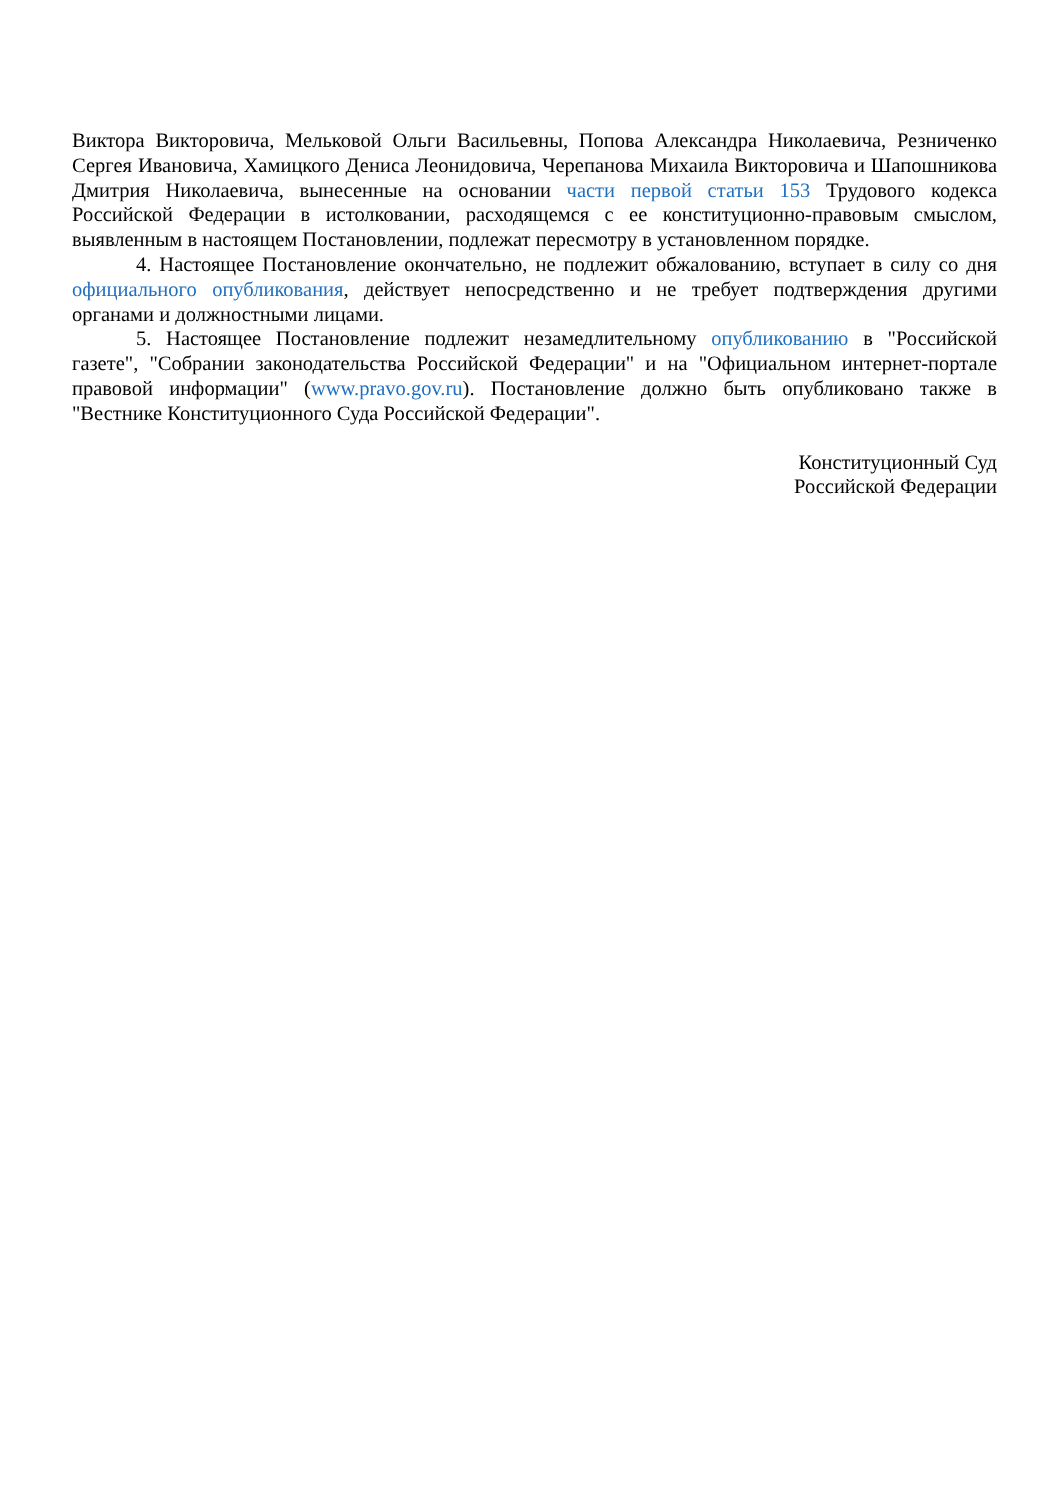Виктора Викторовича, Мельковой Ольги Васильевны, Попова Александра Николаевича, Резниченко Сергея Ивановича, Хамицкого Дениса Леонидовича, Черепанова Михаила Викторовича и Шапошникова Дмитрия Николаевича, вынесенные на основании части первой статьи 153 Трудового кодекса Российской Федерации в истолковании, расходящемся с ее конституционно-правовым смыслом, выявленным в настоящем Постановлении, подлежат пересмотру в установленном порядке.
4. Настоящее Постановление окончательно, не подлежит обжалованию, вступает в силу со дня официального опубликования, действует непосредственно и не требует подтверждения другими органами и должностными лицами.
5. Настоящее Постановление подлежит незамедлительному опубликованию в "Российской газете", "Собрании законодательства Российской Федерации" и на "Официальном интернет-портале правовой информации" (www.pravo.gov.ru). Постановление должно быть опубликовано также в "Вестнике Конституционного Суда Российской Федерации".
Конституционный Суд
Российской Федерации